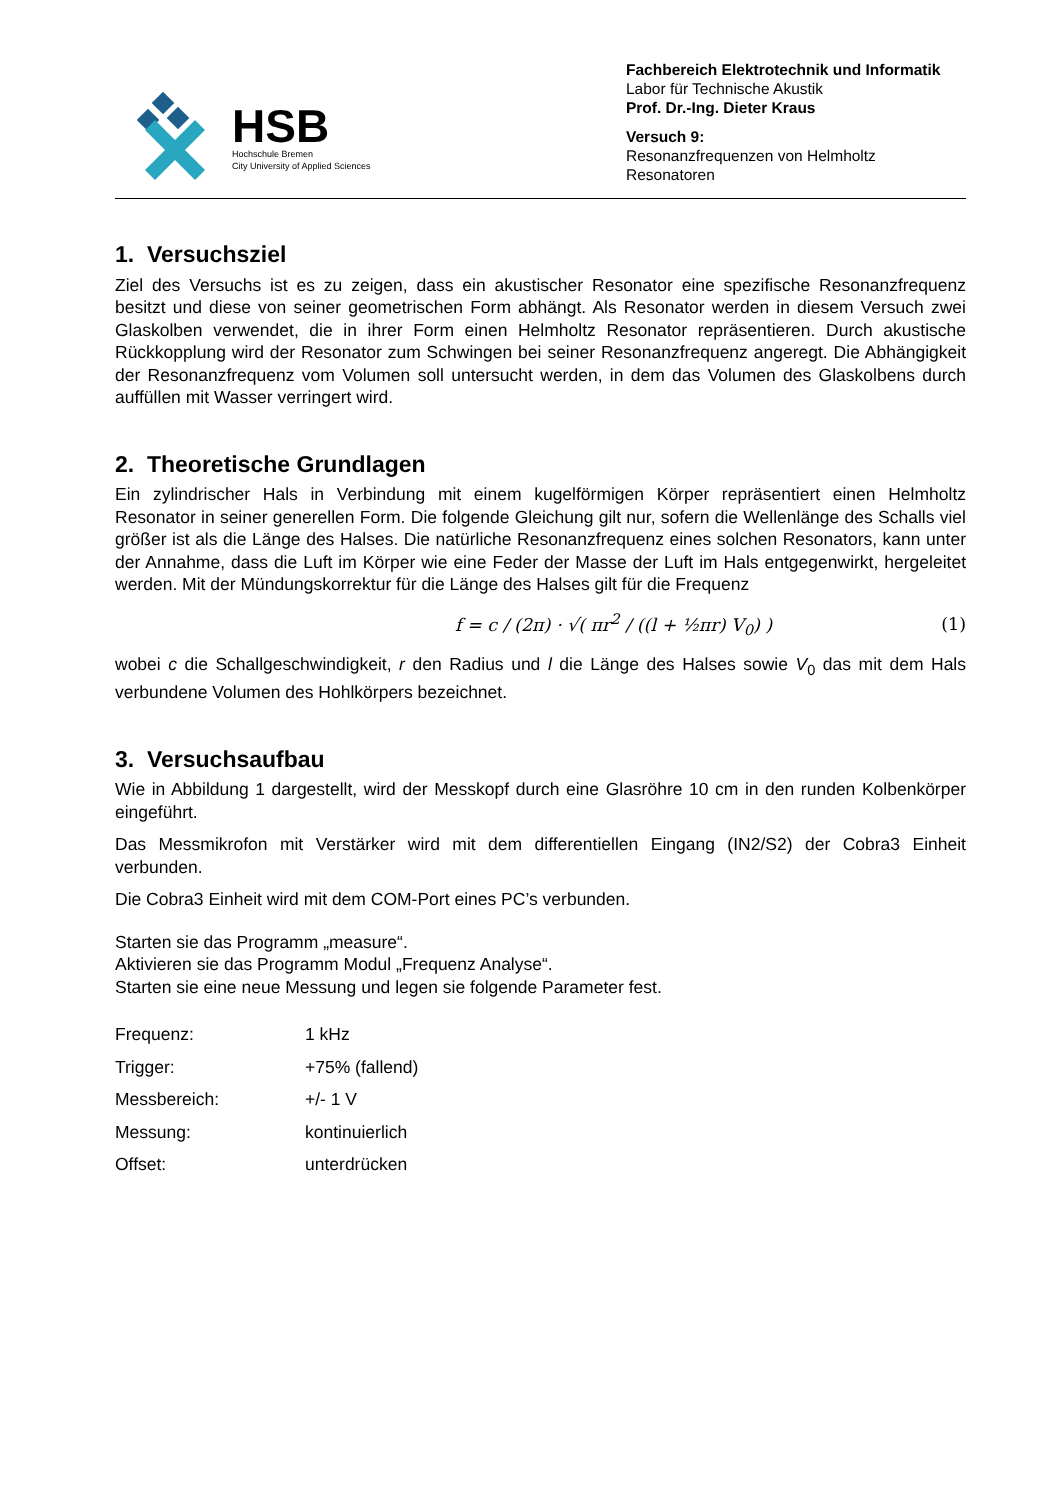HSB
Hochschule Bremen
City University of Applied Sciences
Fachbereich Elektrotechnik und Informatik
Labor für Technische Akustik
Prof. Dr.-Ing. Dieter Kraus
Versuch 9:
Resonanzfrequenzen von Helmholtz Resonatoren
1. Versuchsziel
Ziel des Versuchs ist es zu zeigen, dass ein akustischer Resonator eine spezifische Resonanzfrequenz besitzt und diese von seiner geometrischen Form abhängt. Als Resonator werden in diesem Versuch zwei Glaskolben verwendet, die in ihrer Form einen Helmholtz Resonator repräsentieren. Durch akustische Rückkopplung wird der Resonator zum Schwingen bei seiner Resonanzfrequenz angeregt. Die Abhängigkeit der Resonanzfrequenz vom Volumen soll untersucht werden, in dem das Volumen des Glaskolbens durch auffüllen mit Wasser verringert wird.
2. Theoretische Grundlagen
Ein zylindrischer Hals in Verbindung mit einem kugelförmigen Körper repräsentiert einen Helmholtz Resonator in seiner generellen Form. Die folgende Gleichung gilt nur, sofern die Wellenlänge des Schalls viel größer ist als die Länge des Halses. Die natürliche Resonanzfrequenz eines solchen Resonators, kann unter der Annahme, dass die Luft im Körper wie eine Feder der Masse der Luft im Hals entgegenwirkt, hergeleitet werden. Mit der Mündungskorrektur für die Länge des Halses gilt für die Frequenz
f = c / (2π) · √( πr<sup>2</sup> / ((l + ½πr) V<sub>0</sub>) ) (1)
wobei c die Schallgeschwindigkeit, r den Radius und l die Länge des Halses sowie V<sub>0</sub> das mit dem Hals verbundene Volumen des Hohlkörpers bezeichnet.
3. Versuchsaufbau
Wie in Abbildung 1 dargestellt, wird der Messkopf durch eine Glasröhre 10 cm in den runden Kolbenkörper eingeführt.
Das Messmikrofon mit Verstärker wird mit dem differentiellen Eingang (IN2/S2) der Cobra3 Einheit verbunden.
Die Cobra3 Einheit wird mit dem COM-Port eines PC’s verbunden.
Starten sie das Programm „measure“.
Aktivieren sie das Programm Modul „Frequenz Analyse“.
Starten sie eine neue Messung und legen sie folgende Parameter fest.
| Frequenz: | 1 kHz |
| Trigger: | +75% (fallend) |
| Messbereich: | +/- 1 V |
| Messung: | kontinuierlich |
| Offset: | unterdrücken |